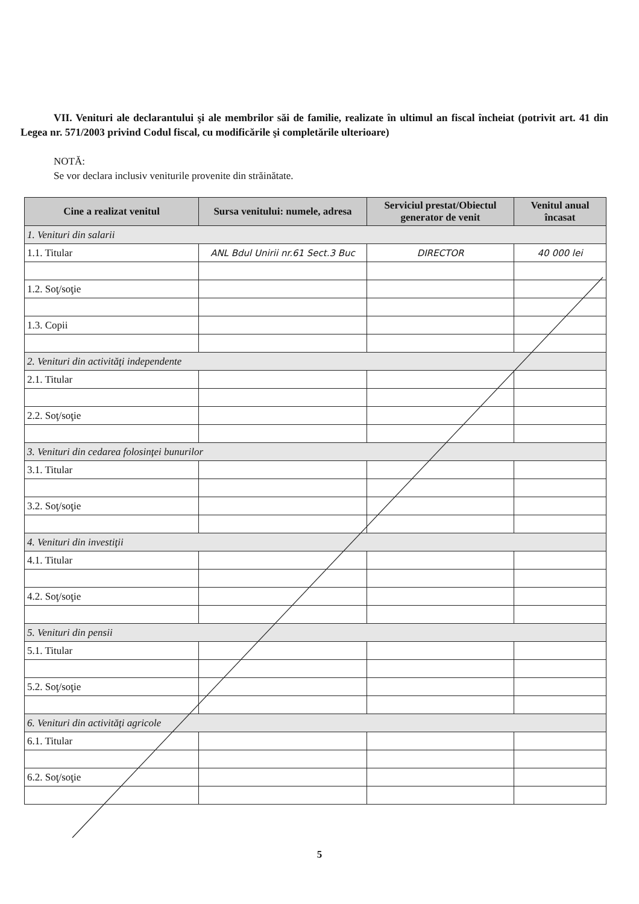VII. Venituri ale declarantului şi ale membrilor săi de familie, realizate în ultimul an fiscal încheiat (potrivit art. 41 din Legea nr. 571/2003 privind Codul fiscal, cu modificările şi completările ulterioare)
NOTĂ:
Se vor declara inclusiv veniturile provenite din străinătate.
| Cine a realizat venitul | Sursa venitului: numele, adresa | Serviciul prestat/Obiectul generator de venit | Venitul anual încasat |
| --- | --- | --- | --- |
| 1. Venituri din salarii | | | |
| 1.1. Titular | ANL Bdul Unirii nr.61 Sect.3 Buc | DIRECTOR | 40 000 lei |
| 1.2. Soţ/soţie | | | |
| 1.3. Copii | | | |
| 2. Venituri din activităţi independente | | | |
| 2.1. Titular | | | |
| 2.2. Soţ/soţie | | | |
| 3. Venituri din cedarea folosinţei bunurilor | | | |
| 3.1. Titular | | | |
| 3.2. Soţ/soţie | | | |
| 4. Venituri din investiţii | | | |
| 4.1. Titular | | | |
| 4.2. Soţ/soţie | | | |
| 5. Venituri din pensii | | | |
| 5.1. Titular | | | |
| 5.2. Soţ/soţie | | | |
| 6. Venituri din activităţi agricole | | | |
| 6.1. Titular | | | |
| 6.2. Soţ/soţie | | | |
5